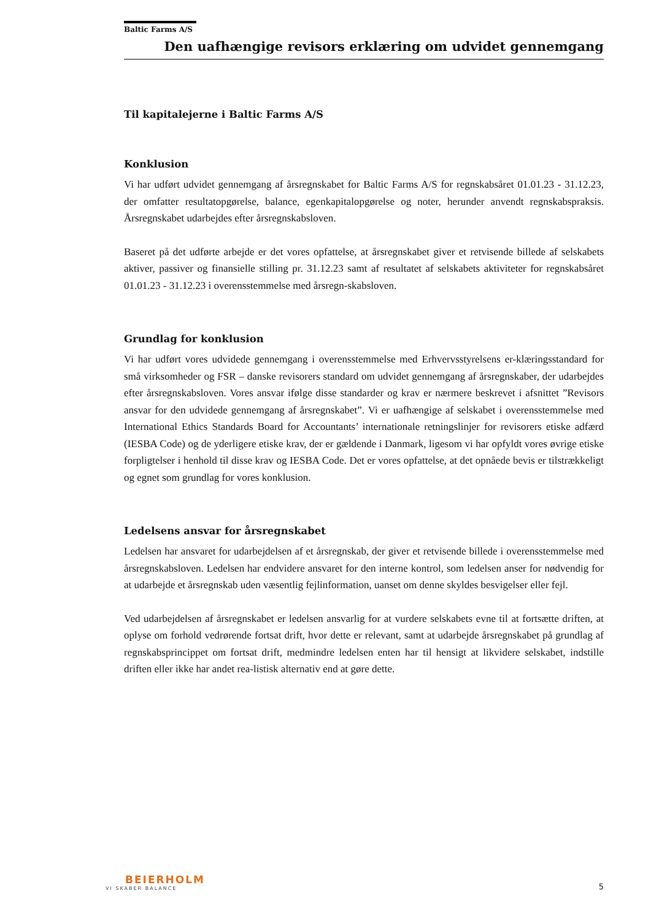Baltic Farms A/S
Den uafhængige revisors erklæring om udvidet gennemgang
Til kapitalejerne i Baltic Farms A/S
Konklusion
Vi har udført udvidet gennemgang af årsregnskabet for Baltic Farms A/S for regnskabsåret 01.01.23 - 31.12.23, der omfatter resultatopgørelse, balance, egenkapitalopgørelse og noter, herunder anvendt regnskabspraksis. Årsregnskabet udarbejdes efter årsregnskabsloven.
Baseret på det udførte arbejde er det vores opfattelse, at årsregnskabet giver et retvisende billede af selskabets aktiver, passiver og finansielle stilling pr. 31.12.23 samt af resultatet af selskabets aktiviteter for regnskabsåret 01.01.23 - 31.12.23 i overensstemmelse med årsregn-skabsloven.
Grundlag for konklusion
Vi har udført vores udvidede gennemgang i overensstemmelse med Erhvervsstyrelsens er-klæringsstandard for små virksomheder og FSR – danske revisorers standard om udvidet gennemgang af årsregnskaber, der udarbejdes efter årsregnskabsloven. Vores ansvar ifølge disse standarder og krav er nærmere beskrevet i afsnittet ”Revisors ansvar for den udvidede gennemgang af årsregnskabet”. Vi er uafhængige af selskabet i overensstemmelse med International Ethics Standards Board for Accountants’ internationale retningslinjer for revisorers etiske adfærd (IESBA Code) og de yderligere etiske krav, der er gældende i Danmark, ligesom vi har opfyldt vores øvrige etiske forpligtelser i henhold til disse krav og IESBA Code. Det er vores opfattelse, at det opnåede bevis er tilstrækkeligt og egnet som grundlag for vores konklusion.
Ledelsens ansvar for årsregnskabet
Ledelsen har ansvaret for udarbejdelsen af et årsregnskab, der giver et retvisende billede i overensstemmelse med årsregnskabsloven. Ledelsen har endvidere ansvaret for den interne kontrol, som ledelsen anser for nødvendig for at udarbejde et årsregnskab uden væsentlig fejlinformation, uanset om denne skyldes besvigelser eller fejl.
Ved udarbejdelsen af årsregnskabet er ledelsen ansvarlig for at vurdere selskabets evne til at fortsætte driften, at oplyse om forhold vedrørende fortsat drift, hvor dette er relevant, samt at udarbejde årsregnskabet på grundlag af regnskabsprincippet om fortsat drift, medmindre ledelsen enten har til hensigt at likvidere selskabet, indstille driften eller ikke har andet rea-listisk alternativ end at gøre dette.
BEIERHOLM
VI SKABER BALANCE
5